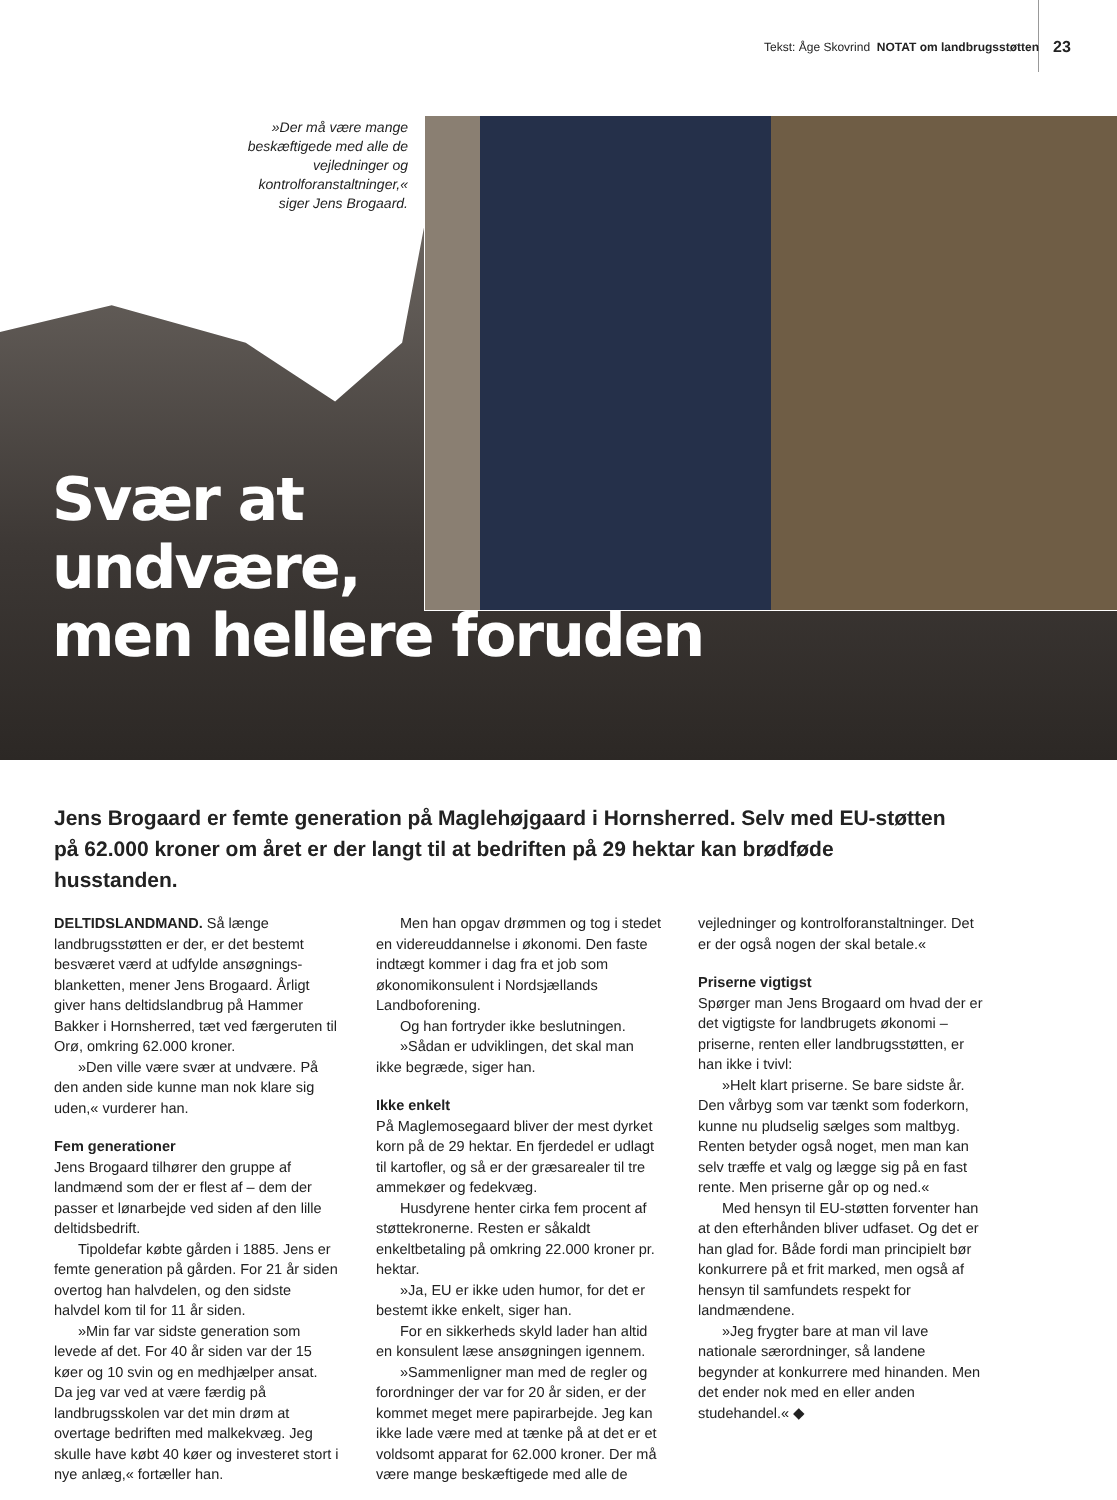Tekst: Åge Skovrind NOTAT om landbrugsstøtten
23
»Der må være mange beskæftigede med alle de vejledninger og kontrolforanstaltninger,« siger Jens Brogaard.
Svær at
undvære,
men hellere foruden
Jens Brogaard er femte generation på Maglehøjgaard i Hornsherred. Selv med EU-støtten på 62.000 kroner om året er der langt til at bedriften på 29 hektar kan brødføde husstanden.
DELTIDSLANDMAND. Så længe landbrugsstøtten er der, er det bestemt besværet værd at udfylde ansøgnings-blanketten, mener Jens Brogaard. Årligt giver hans deltidslandbrug på Hammer Bakker i Hornsherred, tæt ved færgeruten til Orø, omkring 62.000 kroner.
»Den ville være svær at undvære. På den anden side kunne man nok klare sig uden,« vurderer han.
Fem generationer
Jens Brogaard tilhører den gruppe af landmænd som der er flest af – dem der passer et lønarbejde ved siden af den lille deltidsbedrift.
Tipoldefar købte gården i 1885. Jens er femte generation på gården. For 21 år siden overtog han halvdelen, og den sidste halvdel kom til for 11 år siden.
»Min far var sidste generation som levede af det. For 40 år siden var der 15 køer og 10 svin og en medhjælper ansat. Da jeg var ved at være færdig på landbrugsskolen var det min drøm at overtage bedriften med malkekvæg. Jeg skulle have købt 40 køer og investeret stort i nye anlæg,« fortæller han.
Men han opgav drømmen og tog i stedet en videreuddannelse i økonomi. Den faste indtægt kommer i dag fra et job som økonomikonsulent i Nordsjællands Landboforening.
Og han fortryder ikke beslutningen.
»Sådan er udviklingen, det skal man ikke begræde, siger han.
Ikke enkelt
På Maglemosegaard bliver der mest dyrket korn på de 29 hektar. En fjerdedel er udlagt til kartofler, og så er der græsarealer til tre ammekøer og fedekvæg.
Husdyrene henter cirka fem procent af støttekronerne. Resten er såkaldt enkeltbetaling på omkring 22.000 kroner pr. hektar.
»Ja, EU er ikke uden humor, for det er bestemt ikke enkelt, siger han.
For en sikkerheds skyld lader han altid en konsulent læse ansøgningen igennem.
»Sammenligner man med de regler og forordninger der var for 20 år siden, er der kommet meget mere papirarbejde. Jeg kan ikke lade være med at tænke på at det er et voldsomt apparat for 62.000 kroner. Der må være mange beskæftigede med alle de vejledninger og kontrolforanstaltninger. Det er der også nogen der skal betale.«
Priserne vigtigst
Spørger man Jens Brogaard om hvad der er det vigtigste for landbrugets økonomi – priserne, renten eller landbrugsstøtten, er han ikke i tvivl:
»Helt klart priserne. Se bare sidste år. Den vårbyg som var tænkt som foderkorn, kunne nu pludselig sælges som maltbyg. Renten betyder også noget, men man kan selv træffe et valg og lægge sig på en fast rente. Men priserne går op og ned.«
Med hensyn til EU-støtten forventer han at den efterhånden bliver udfaset. Og det er han glad for. Både fordi man principielt bør konkurrere på et frit marked, men også af hensyn til samfundets respekt for landmændene.
»Jeg frygter bare at man vil lave nationale særordninger, så landene begynder at konkurrere med hinanden. Men det ender nok med en eller anden studehandel.« ◆